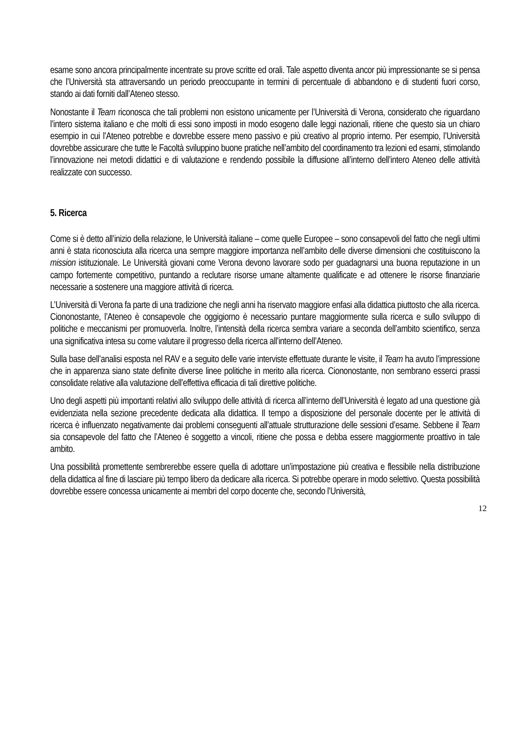esame sono ancora principalmente incentrate su prove scritte ed orali. Tale aspetto diventa ancor più impressionante se si pensa che l’Università sta attraversando un periodo preoccupante in termini di percentuale di abbandono e di studenti fuori corso, stando ai dati forniti dall’Ateneo stesso.
Nonostante il Team riconosca che tali problemi non esistono unicamente per l’Università di Verona, considerato che riguardano l’intero sistema italiano e che molti di essi sono imposti in modo esogeno dalle leggi nazionali, ritiene che questo sia un chiaro esempio in cui l’Ateneo potrebbe e dovrebbe essere meno passivo e più creativo al proprio interno. Per esempio, l’Università dovrebbe assicurare che tutte le Facoltà sviluppino buone pratiche nell’ambito del coordinamento tra lezioni ed esami, stimolando l’innovazione nei metodi didattici e di valutazione e rendendo possibile la diffusione all’interno dell’intero Ateneo delle attività realizzate con successo.
5. Ricerca
Come si è detto all’inizio della relazione, le Università italiane – come quelle Europee – sono consapevoli del fatto che negli ultimi anni è stata riconosciuta alla ricerca una sempre maggiore importanza nell’ambito delle diverse dimensioni che costituiscono la mission istituzionale. Le Università giovani come Verona devono lavorare sodo per guadagnarsi una buona reputazione in un campo fortemente competitivo, puntando a reclutare risorse umane altamente qualificate e ad ottenere le risorse finanziarie necessarie a sostenere una maggiore attività di ricerca.
L’Università di Verona fa parte di una tradizione che negli anni ha riservato maggiore enfasi alla didattica piuttosto che alla ricerca. Ciononostante, l’Ateneo è consapevole che oggigiorno è necessario puntare maggiormente sulla ricerca e sullo sviluppo di politiche e meccanismi per promuoverla. Inoltre, l’intensità della ricerca sembra variare a seconda dell’ambito scientifico, senza una significativa intesa su come valutare il progresso della ricerca all’interno dell’Ateneo.
Sulla base dell’analisi esposta nel RAV e a seguito delle varie interviste effettuate durante le visite, il Team ha avuto l’impressione che in apparenza siano state definite diverse linee politiche in merito alla ricerca. Ciononostante, non sembrano esserci prassi consolidate relative alla valutazione dell’effettiva efficacia di tali direttive politiche.
Uno degli aspetti più importanti relativi allo sviluppo delle attività di ricerca all’interno dell’Università è legato ad una questione già evidenziata nella sezione precedente dedicata alla didattica. Il tempo a disposizione del personale docente per le attività di ricerca è influenzato negativamente dai problemi conseguenti all’attuale strutturazione delle sessioni d’esame. Sebbene il Team sia consapevole del fatto che l’Ateneo è soggetto a vincoli, ritiene che possa e debba essere maggiormente proattivo in tale ambito.
Una possibilità promettente sembrerebbe essere quella di adottare un’impostazione più creativa e flessibile nella distribuzione della didattica al fine di lasciare più tempo libero da dedicare alla ricerca. Si potrebbe operare in modo selettivo. Questa possibilità dovrebbe essere concessa unicamente ai membri del corpo docente che, secondo l’Università,
12